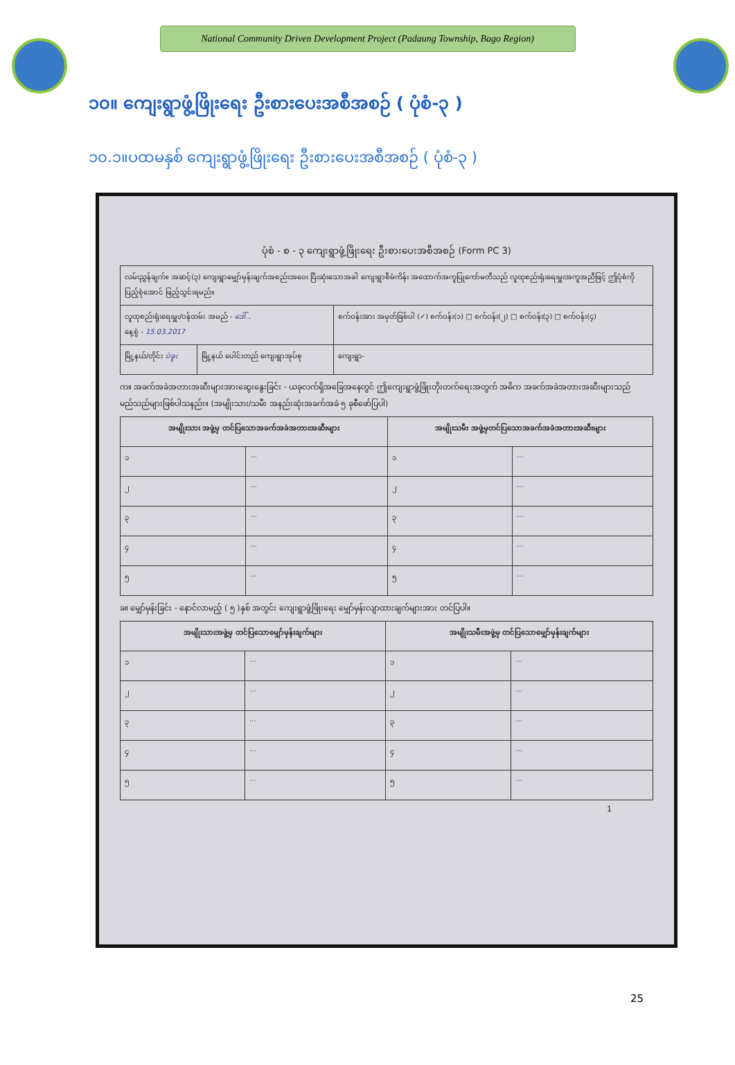National Community Driven Development Project (Padaung Township, Bago Region)
၁၀။ ကျေးရွာဖွံ့ဖြိုးရေး ဦးစားပေးအစီအစဉ် ( ပုံစံ-၃ )
၁၀.၁။ပထမနှစ် ကျေးရွာဖွံ့ဖြိုးရေး ဦးစားပေးအစီအစဉ် ( ပုံစံ-၃ )
ပုံစံ - စ - ၃ ကျေးရွာဖွံ့ဖြိုးရေး ဦးစားပေးအစီအစဉ် (Form PC 3)
| လမ်းညွှန်ချက်။ အဆင့်(၃) ကျေးရွာမျှော်မှန်းချက်အစည်းအဝေး ပြီးဆုံးသောအခါ ကျေးရွာစီမံကိန်း အထောက်အကူပြုကော်မတီသည် လူထုစည်းရုံးရေးမှူးအကူအညီဖြင့် ဤပုံစံကိုပြည့်စုံအောင် ဖြည့်သွင်းရမည်။ | | |
| လူထုစည်းရုံးရေးမှူး/ဝန်ထမ်း အမည် - ဒေါ်... နေ့စွဲ - 15.03.2017 | | စက်ဝန်းအား အမှတ်ခြစ်ပါ (✓) စက်ဝန်း(၁) □ စက်ဝန်း(၂) □ စက်ဝန်း(၃) □ စက်ဝန်း(၄) |
| မြို့နယ်/တိုင်း ပဲခူး | မြို့နယ် ပေါင်းတည် ကျေးရွာအုပ်စု | ကျေးရွာ- |
က။ အခက်အခဲအတားအဆီးများအားဆွေးနွေးခြင်း - ယခုလက်ရှိအခြေအနေတွင် ဤကျေးရွာဖွံ့ဖြိုးတိုးတက်ရေးအတွက် အဓိက အခက်အခဲအတားအဆီးများသည် မည်သည်များဖြစ်ပါသနည်း။ (အမျိုးသား/သမီး အနည်းဆုံးအခက်အခဲ ၅ ခုစီဖော်ပြပါ)
| အမျိုးသား အဖွဲ့မှ တင်ပြသောအခက်အခဲအတားအဆီးများ | | အမျိုးသမီး အဖွဲ့မှတင်ပြသောအခက်အခဲအတားအဆီးများ | |
| --- | --- | --- | --- |
| ၁ | ... | ၁ | ... |
| ၂ | ... | ၂ | ... |
| ၃ | ... | ၃ | ... |
| ၄ | ... | ၄ | ... |
| ၅ | ... | ၅ | ... |
ခ။ မျှော်မှန်းခြင်း - နောင်လာမည့် ( ၅ )နှစ် အတွင်း ကျေးရွာဖွံ့ဖြိုးရေး မျှော်မှန်းလျာထားချက်များအား တင်ပြပါ။
| အမျိုးသားအဖွဲ့မှ တင်ပြသောမျှော်မှန်းချက်များ | | အမျိုးသမီးအဖွဲ့မှ တင်ပြသောမျှော်မှန်းချက်များ | |
| --- | --- | --- | --- |
| ၁ | ... | ၁ | ... |
| ၂ | ... | ၂ | ... |
| ၃ | ... | ၃ | ... |
| ၄ | ... | ၄ | ... |
| ၅ | ... | ၅ | ... |
1
25